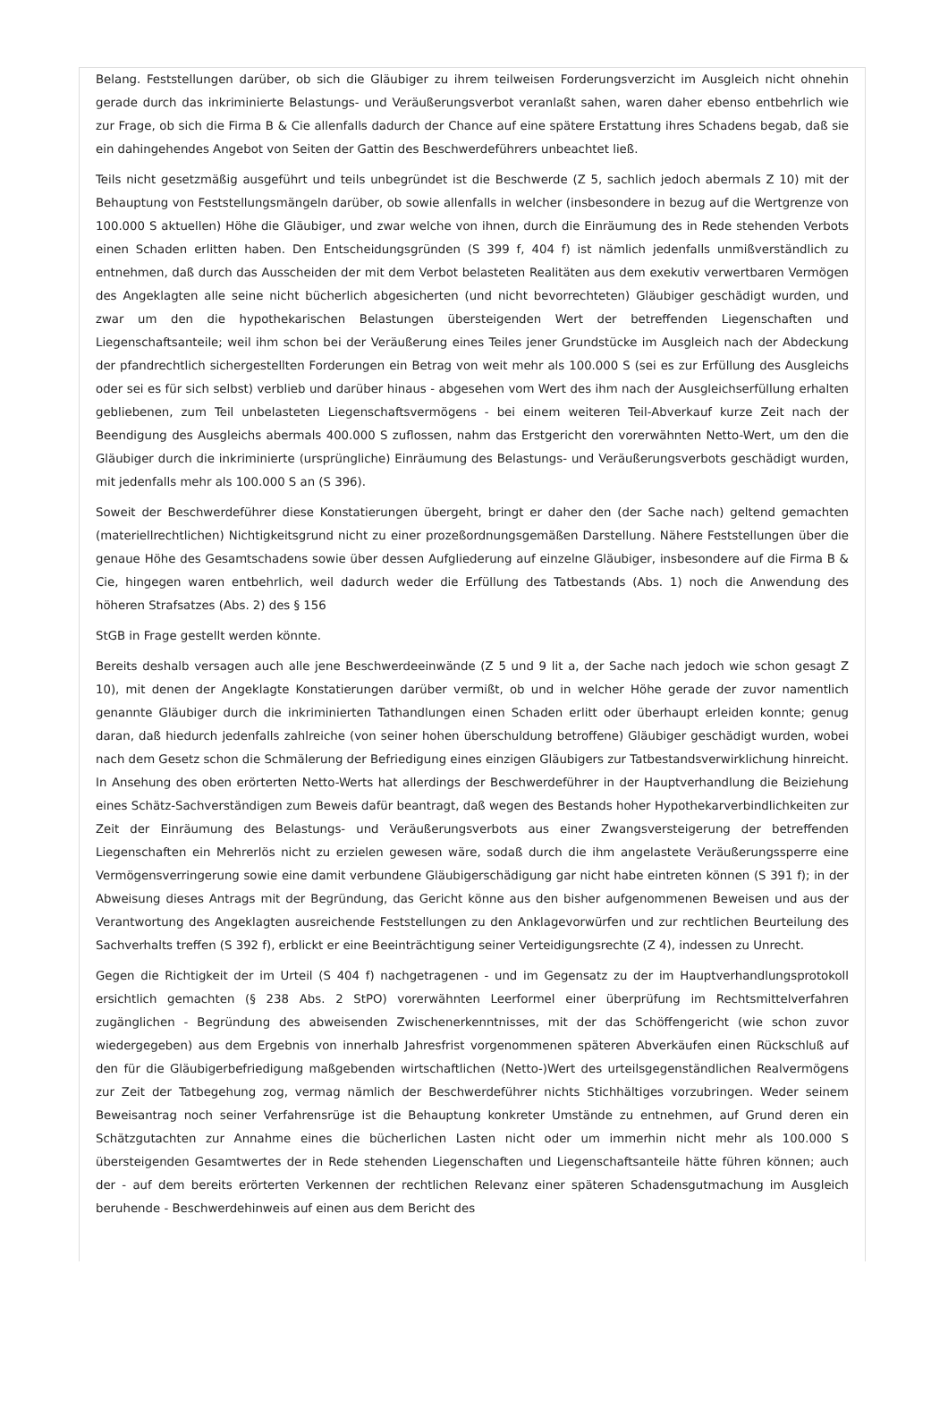Belang. Feststellungen darüber, ob sich die Gläubiger zu ihrem teilweisen Forderungsverzicht im Ausgleich nicht ohnehin gerade durch das inkriminierte Belastungs- und Veräußerungsverbot veranlaßt sahen, waren daher ebenso entbehrlich wie zur Frage, ob sich die Firma B & Cie allenfalls dadurch der Chance auf eine spätere Erstattung ihres Schadens begab, daß sie ein dahingehendes Angebot von Seiten der Gattin des Beschwerdeführers unbeachtet ließ.
Teils nicht gesetzmäßig ausgeführt und teils unbegründet ist die Beschwerde (Z 5, sachlich jedoch abermals Z 10) mit der Behauptung von Feststellungsmängeln darüber, ob sowie allenfalls in welcher (insbesondere in bezug auf die Wertgrenze von 100.000 S aktuellen) Höhe die Gläubiger, und zwar welche von ihnen, durch die Einräumung des in Rede stehenden Verbots einen Schaden erlitten haben. Den Entscheidungsgründen (S 399 f, 404 f) ist nämlich jedenfalls unmißverständlich zu entnehmen, daß durch das Ausscheiden der mit dem Verbot belasteten Realitäten aus dem exekutiv verwertbaren Vermögen des Angeklagten alle seine nicht bücherlich abgesicherten (und nicht bevorrechteten) Gläubiger geschädigt wurden, und zwar um den die hypothekarischen Belastungen übersteigenden Wert der betreffenden Liegenschaften und Liegenschaftsanteile; weil ihm schon bei der Veräußerung eines Teiles jener Grundstücke im Ausgleich nach der Abdeckung der pfandrechtlich sichergestellten Forderungen ein Betrag von weit mehr als 100.000 S (sei es zur Erfüllung des Ausgleichs oder sei es für sich selbst) verblieb und darüber hinaus - abgesehen vom Wert des ihm nach der Ausgleichserfüllung erhalten gebliebenen, zum Teil unbelasteten Liegenschaftsvermögens - bei einem weiteren Teil-Abverkauf kurze Zeit nach der Beendigung des Ausgleichs abermals 400.000 S zuflossen, nahm das Erstgericht den vorerwähnten Netto-Wert, um den die Gläubiger durch die inkriminierte (ursprüngliche) Einräumung des Belastungs- und Veräußerungsverbots geschädigt wurden, mit jedenfalls mehr als 100.000 S an (S 396).
Soweit der Beschwerdeführer diese Konstatierungen übergeht, bringt er daher den (der Sache nach) geltend gemachten (materiellrechtlichen) Nichtigkeitsgrund nicht zu einer prozeßordnungsgemäßen Darstellung. Nähere Feststellungen über die genaue Höhe des Gesamtschadens sowie über dessen Aufgliederung auf einzelne Gläubiger, insbesondere auf die Firma B & Cie, hingegen waren entbehrlich, weil dadurch weder die Erfüllung des Tatbestands (Abs. 1) noch die Anwendung des höheren Strafsatzes (Abs. 2) des § 156
StGB in Frage gestellt werden könnte.
Bereits deshalb versagen auch alle jene Beschwerdeeinwände (Z 5 und 9 lit a, der Sache nach jedoch wie schon gesagt Z 10), mit denen der Angeklagte Konstatierungen darüber vermißt, ob und in welcher Höhe gerade der zuvor namentlich genannte Gläubiger durch die inkriminierten Tathandlungen einen Schaden erlitt oder überhaupt erleiden konnte; genug daran, daß hiedurch jedenfalls zahlreiche (von seiner hohen überschuldung betroffene) Gläubiger geschädigt wurden, wobei nach dem Gesetz schon die Schmälerung der Befriedigung eines einzigen Gläubigers zur Tatbestandsverwirklichung hinreicht. In Ansehung des oben erörterten Netto-Werts hat allerdings der Beschwerdeführer in der Hauptverhandlung die Beiziehung eines Schätz-Sachverständigen zum Beweis dafür beantragt, daß wegen des Bestands hoher Hypothekarverbindlichkeiten zur Zeit der Einräumung des Belastungs- und Veräußerungsverbots aus einer Zwangsversteigerung der betreffenden Liegenschaften ein Mehrerlös nicht zu erzielen gewesen wäre, sodaß durch die ihm angelastete Veräußerungssperre eine Vermögensverringerung sowie eine damit verbundene Gläubigerschädigung gar nicht habe eintreten können (S 391 f); in der Abweisung dieses Antrags mit der Begründung, das Gericht könne aus den bisher aufgenommenen Beweisen und aus der Verantwortung des Angeklagten ausreichende Feststellungen zu den Anklagevorwürfen und zur rechtlichen Beurteilung des Sachverhalts treffen (S 392 f), erblickt er eine Beeinträchtigung seiner Verteidigungsrechte (Z 4), indessen zu Unrecht.
Gegen die Richtigkeit der im Urteil (S 404 f) nachgetragenen - und im Gegensatz zu der im Hauptverhandlungsprotokoll ersichtlich gemachten (§ 238 Abs. 2 StPO) vorerwähnten Leerformel einer überprüfung im Rechtsmittelverfahren zugänglichen - Begründung des abweisenden Zwischenerkenntnisses, mit der das Schöffengericht (wie schon zuvor wiedergegeben) aus dem Ergebnis von innerhalb Jahresfrist vorgenommenen späteren Abverkäufen einen Rückschluß auf den für die Gläubigerbefriedigung maßgebenden wirtschaftlichen (Netto-)Wert des urteilsgegenständlichen Realvermögens zur Zeit der Tatbegehung zog, vermag nämlich der Beschwerdeführer nichts Stichhältiges vorzubringen. Weder seinem Beweisantrag noch seiner Verfahrensrüge ist die Behauptung konkreter Umstände zu entnehmen, auf Grund deren ein Schätzgutachten zur Annahme eines die bücherlichen Lasten nicht oder um immerhin nicht mehr als 100.000 S übersteigenden Gesamtwertes der in Rede stehenden Liegenschaften und Liegenschaftsanteile hätte führen können; auch der - auf dem bereits erörterten Verkennen der rechtlichen Relevanz einer späteren Schadensgutmachung im Ausgleich beruhende - Beschwerdehinweis auf einen aus dem Bericht des